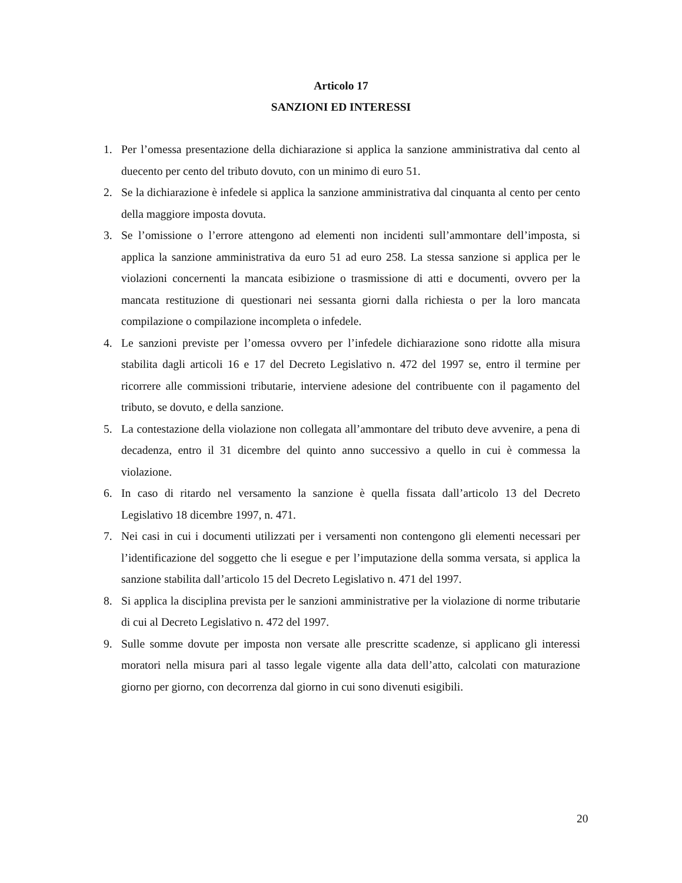Articolo 17
SANZIONI ED INTERESSI
1. Per l’omessa presentazione della dichiarazione si applica la sanzione amministrativa dal cento al duecento per cento del tributo dovuto, con un minimo di euro 51.
2. Se la dichiarazione è infedele si applica la sanzione amministrativa dal cinquanta al cento per cento della maggiore imposta dovuta.
3. Se l’omissione o l’errore attengono ad elementi non incidenti sull’ammontare dell’imposta, si applica la sanzione amministrativa da euro 51 ad euro 258. La stessa sanzione si applica per le violazioni concernenti la mancata esibizione o trasmissione di atti e documenti, ovvero per la mancata restituzione di questionari nei sessanta giorni dalla richiesta o per la loro mancata compilazione o compilazione incompleta o infedele.
4. Le sanzioni previste per l’omessa ovvero per l’infedele dichiarazione sono ridotte alla misura stabilita dagli articoli 16 e 17 del Decreto Legislativo n. 472 del 1997 se, entro il termine per ricorrere alle commissioni tributarie, interviene adesione del contribuente con il pagamento del tributo, se dovuto, e della sanzione.
5. La contestazione della violazione non collegata all’ammontare del tributo deve avvenire, a pena di decadenza, entro il 31 dicembre del quinto anno successivo a quello in cui è commessa la violazione.
6. In caso di ritardo nel versamento la sanzione è quella fissata dall’articolo 13 del Decreto Legislativo 18 dicembre 1997, n. 471.
7. Nei casi in cui i documenti utilizzati per i versamenti non contengono gli elementi necessari per l’identificazione del soggetto che li esegue e per l’imputazione della somma versata, si applica la sanzione stabilita dall’articolo 15 del Decreto Legislativo n. 471 del 1997.
8. Si applica la disciplina prevista per le sanzioni amministrative per la violazione di norme tributarie di cui al Decreto Legislativo n. 472 del 1997.
9. Sulle somme dovute per imposta non versate alle prescritte scadenze, si applicano gli interessi moratori nella misura pari al tasso legale vigente alla data dell’atto, calcolati con maturazione giorno per giorno, con decorrenza dal giorno in cui sono divenuti esigibili.
20